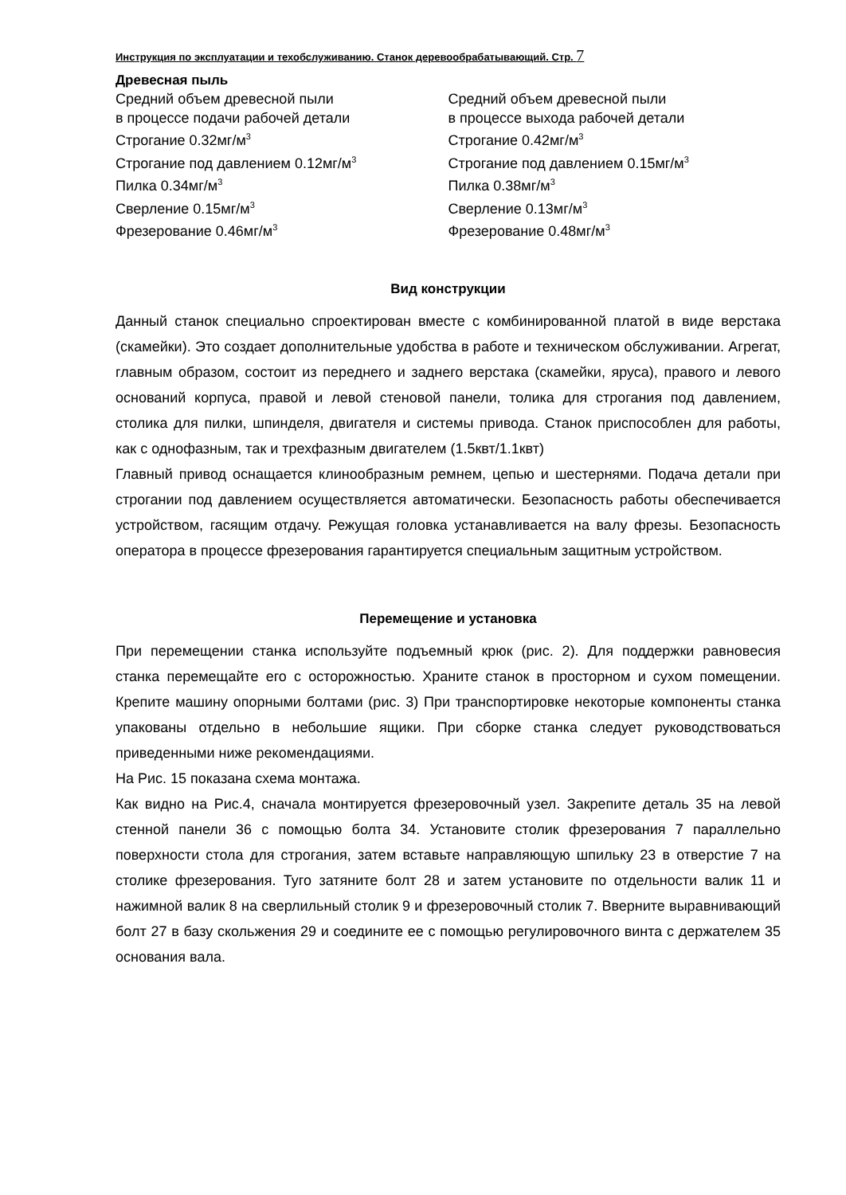Инструкция по эксплуатации и техобслуживанию. Станок деревообрабатывающий. Стр. 7
Древесная пыль
Средний объем древесной пыли
в процессе подачи рабочей детали
Строгание 0.32мг/м<sup>3</sup>
Строгание под давлением 0.12мг/м<sup>3</sup>
Пилка 0.34мг/м<sup>3</sup>
Сверление 0.15мг/м<sup>3</sup>
Фрезерование 0.46мг/м<sup>3</sup>
Средний объем древесной пыли
в процессе выхода рабочей детали
Строгание 0.42мг/м<sup>3</sup>
Строгание под давлением 0.15мг/м<sup>3</sup>
Пилка 0.38мг/м<sup>3</sup>
Сверление 0.13мг/м<sup>3</sup>
Фрезерование 0.48мг/м<sup>3</sup>
Вид конструкции
Данный станок специально спроектирован вместе с комбинированной платой в виде верстака (скамейки). Это создает дополнительные удобства в работе и техническом обслуживании. Агрегат, главным образом, состоит из переднего и заднего верстака (скамейки, яруса), правого и левого оснований корпуса, правой и левой стеновой панели, толика для строгания под давлением, столика для пилки, шпинделя, двигателя и системы привода. Станок приспособлен для работы, как с однофазным, так и трехфазным двигателем (1.5квт/1.1квт)
Главный привод оснащается клинообразным ремнем, цепью и шестернями. Подача детали при строгании под давлением осуществляется автоматически. Безопасность работы обеспечивается устройством, гасящим отдачу. Режущая головка устанавливается на валу фрезы. Безопасность оператора в процессе фрезерования гарантируется специальным защитным устройством.
Перемещение и установка
При перемещении станка используйте подъемный крюк (рис. 2). Для поддержки равновесия станка перемещайте его с осторожностью. Храните станок в просторном и сухом помещении. Крепите машину опорными болтами (рис. 3) При транспортировке некоторые компоненты станка упакованы отдельно в небольшие ящики. При сборке станка следует руководствоваться приведенными ниже рекомендациями.
На Рис. 15 показана схема монтажа.
Как видно на Рис.4, сначала монтируется фрезеровочный узел. Закрепите деталь 35 на левой стенной панели 36 с помощью болта 34. Установите столик фрезерования 7 параллельно поверхности стола для строгания, затем вставьте направляющую шпильку 23 в отверстие 7 на столике фрезерования. Туго затяните болт 28 и затем установите по отдельности валик 11 и нажимной валик 8 на сверлильный столик 9 и фрезеровочный столик 7. Вверните выравнивающий болт 27 в базу скольжения 29 и соедините ее с помощью регулировочного винта с держателем 35 основания вала.